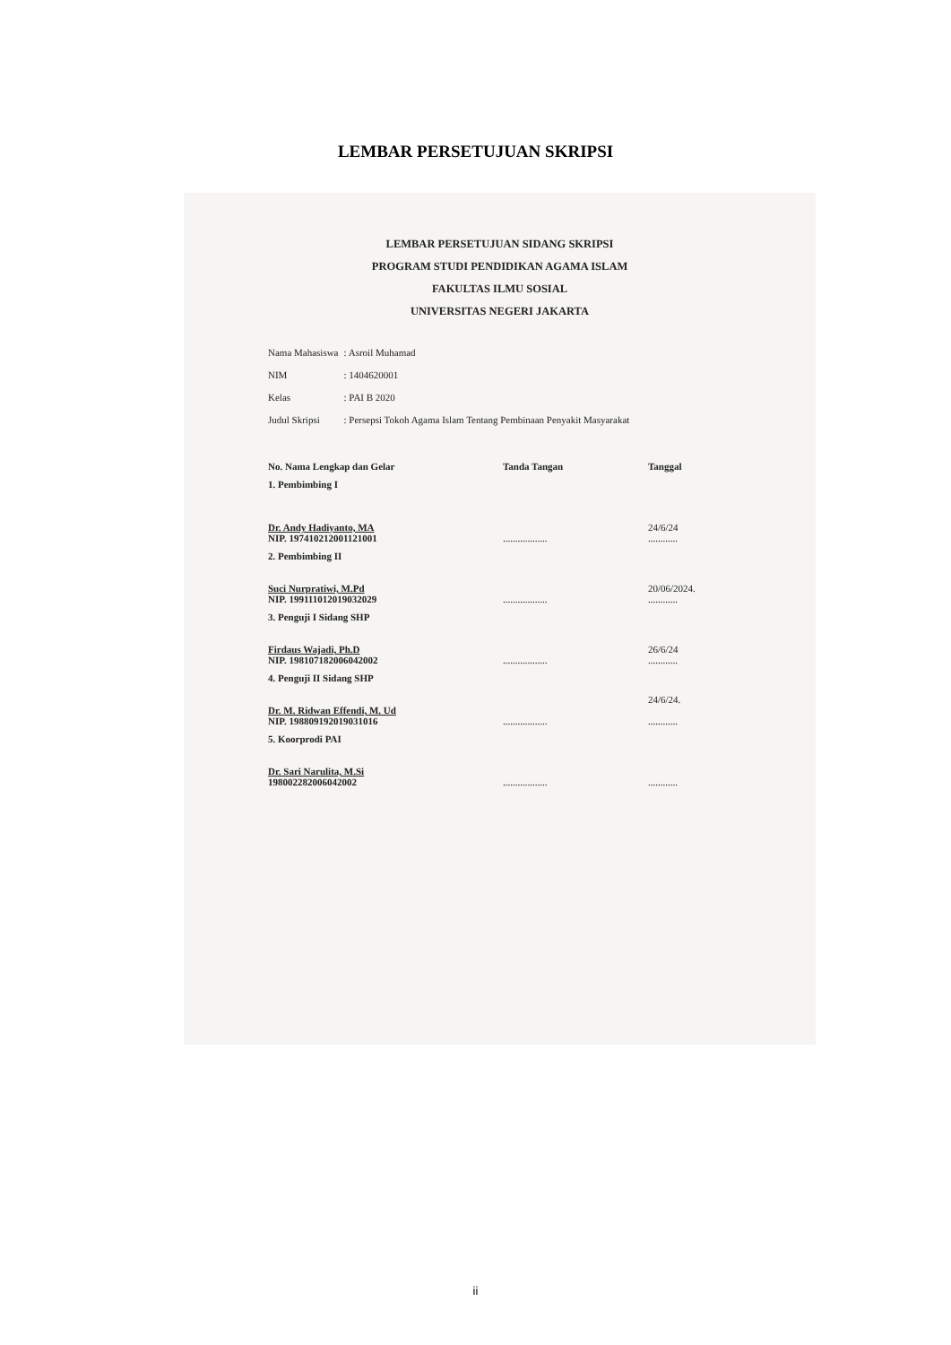LEMBAR PERSETUJUAN SKRIPSI
LEMBAR PERSETUJUAN SIDANG SKRIPSI
PROGRAM STUDI PENDIDIKAN AGAMA ISLAM
FAKULTAS ILMU SOSIAL
UNIVERSITAS NEGERI JAKARTA
| Nama Mahasiswa | : Asroil Muhamad |
| NIM | : 1404620001 |
| Kelas | : PAI B 2020 |
| Judul Skripsi | : Persepsi Tokoh Agama Islam Tentang Pembinaan Penyakit Masyarakat |
| No. Nama Lengkap dan Gelar | Tanda Tangan | Tanggal |
| --- | --- | --- |
| 1. Pembimbing I Dr. Andy Hadiyanto, MA NIP. 197410212001121001 | .................. | 24/6/24 ............ |
| 2. Pembimbing II Suci Nurpratiwi, M.Pd NIP. 199111012019032029 | .................. | 20/06/2024. ............ |
| 3. Penguji I Sidang SHP Firdaus Wajadi, Ph.D NIP. 198107182006042002 | .................. | 26/6/24 ............ |
| 4. Penguji II Sidang SHP Dr. M. Ridwan Effendi, M. Ud NIP. 198809192019031016 | .................. | 24/6/24. ............ |
| 5. Koorprodi PAI Dr. Sari Narulita, M.Si 198002282006042002 | .................. | ............ |
ii